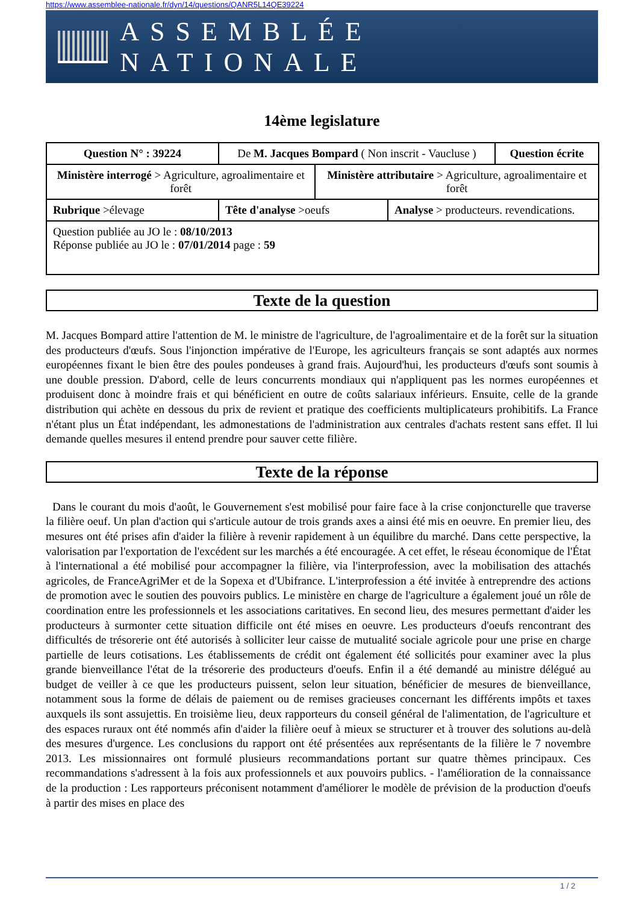https://www.assemblee-nationale.fr/dyn/14/questions/QANR5L14QE39224
ASSEMBLÉE NATIONALE
14ème legislature
| Question N° : 39224 | De M. Jacques Bompard ( Non inscrit - Vaucluse ) | | | Question écrite |
| Ministère interrogé > Agriculture, agroalimentaire et forêt | | Ministère attributaire > Agriculture, agroalimentaire et forêt | | |
| Rubrique >élevage | Tête d'analyse >oeufs | | Analyse > producteurs. revendications. | |
| Question publiée au JO le : 08/10/2013 Réponse publiée au JO le : 07/01/2014 page : 59 | | | | |
Texte de la question
M. Jacques Bompard attire l'attention de M. le ministre de l'agriculture, de l'agroalimentaire et de la forêt sur la situation des producteurs d'œufs. Sous l'injonction impérative de l'Europe, les agriculteurs français se sont adaptés aux normes européennes fixant le bien être des poules pondeuses à grand frais. Aujourd'hui, les producteurs d'œufs sont soumis à une double pression. D'abord, celle de leurs concurrents mondiaux qui n'appliquent pas les normes européennes et produisent donc à moindre frais et qui bénéficient en outre de coûts salariaux inférieurs. Ensuite, celle de la grande distribution qui achète en dessous du prix de revient et pratique des coefficients multiplicateurs prohibitifs. La France n'étant plus un État indépendant, les admonestations de l'administration aux centrales d'achats restent sans effet. Il lui demande quelles mesures il entend prendre pour sauver cette filière.
Texte de la réponse
Dans le courant du mois d'août, le Gouvernement s'est mobilisé pour faire face à la crise conjoncturelle que traverse la filière oeuf. Un plan d'action qui s'articule autour de trois grands axes a ainsi été mis en oeuvre. En premier lieu, des mesures ont été prises afin d'aider la filière à revenir rapidement à un équilibre du marché. Dans cette perspective, la valorisation par l'exportation de l'excédent sur les marchés a été encouragée. A cet effet, le réseau économique de l'État à l'international a été mobilisé pour accompagner la filière, via l'interprofession, avec la mobilisation des attachés agricoles, de FranceAgriMer et de la Sopexa et d'Ubifrance. L'interprofession a été invitée à entreprendre des actions de promotion avec le soutien des pouvoirs publics. Le ministère en charge de l'agriculture a également joué un rôle de coordination entre les professionnels et les associations caritatives. En second lieu, des mesures permettant d'aider les producteurs à surmonter cette situation difficile ont été mises en oeuvre. Les producteurs d'oeufs rencontrant des difficultés de trésorerie ont été autorisés à solliciter leur caisse de mutualité sociale agricole pour une prise en charge partielle de leurs cotisations. Les établissements de crédit ont également été sollicités pour examiner avec la plus grande bienveillance l'état de la trésorerie des producteurs d'oeufs. Enfin il a été demandé au ministre délégué au budget de veiller à ce que les producteurs puissent, selon leur situation, bénéficier de mesures de bienveillance, notamment sous la forme de délais de paiement ou de remises gracieuses concernant les différents impôts et taxes auxquels ils sont assujettis. En troisième lieu, deux rapporteurs du conseil général de l'alimentation, de l'agriculture et des espaces ruraux ont été nommés afin d'aider la filière oeuf à mieux se structurer et à trouver des solutions au-delà des mesures d'urgence. Les conclusions du rapport ont été présentées aux représentants de la filière le 7 novembre 2013. Les missionnaires ont formulé plusieurs recommandations portant sur quatre thèmes principaux. Ces recommandations s'adressent à la fois aux professionnels et aux pouvoirs publics. - l'amélioration de la connaissance de la production : Les rapporteurs préconisent notamment d'améliorer le modèle de prévision de la production d'oeufs à partir des mises en place des
1 / 2